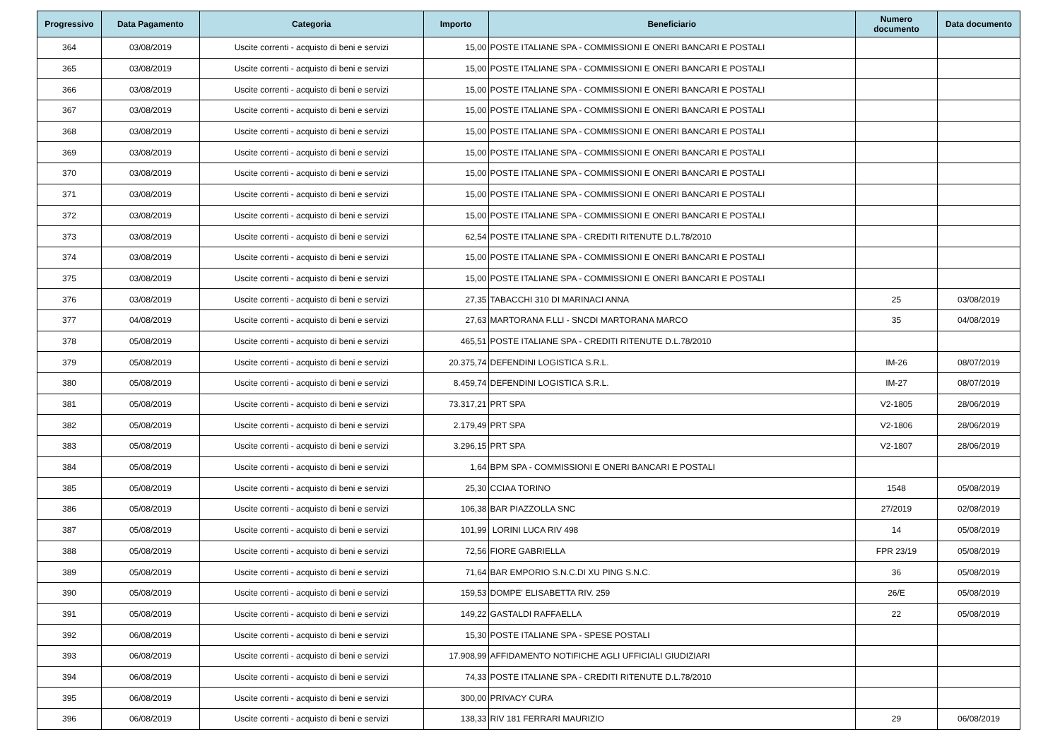| Progressivo | Data Pagamento | Categoria | Importo | Beneficiario | Numero documento | Data documento |
| --- | --- | --- | --- | --- | --- | --- |
| 364 | 03/08/2019 | Uscite correnti - acquisto di beni e servizi | 15,00 | POSTE ITALIANE SPA - COMMISSIONI E ONERI BANCARI E POSTALI | | |
| 365 | 03/08/2019 | Uscite correnti - acquisto di beni e servizi | 15,00 | POSTE ITALIANE SPA - COMMISSIONI E ONERI BANCARI E POSTALI | | |
| 366 | 03/08/2019 | Uscite correnti - acquisto di beni e servizi | 15,00 | POSTE ITALIANE SPA - COMMISSIONI E ONERI BANCARI E POSTALI | | |
| 367 | 03/08/2019 | Uscite correnti - acquisto di beni e servizi | 15,00 | POSTE ITALIANE SPA - COMMISSIONI E ONERI BANCARI E POSTALI | | |
| 368 | 03/08/2019 | Uscite correnti - acquisto di beni e servizi | 15,00 | POSTE ITALIANE SPA - COMMISSIONI E ONERI BANCARI E POSTALI | | |
| 369 | 03/08/2019 | Uscite correnti - acquisto di beni e servizi | 15,00 | POSTE ITALIANE SPA - COMMISSIONI E ONERI BANCARI E POSTALI | | |
| 370 | 03/08/2019 | Uscite correnti - acquisto di beni e servizi | 15,00 | POSTE ITALIANE SPA - COMMISSIONI E ONERI BANCARI E POSTALI | | |
| 371 | 03/08/2019 | Uscite correnti - acquisto di beni e servizi | 15,00 | POSTE ITALIANE SPA - COMMISSIONI E ONERI BANCARI E POSTALI | | |
| 372 | 03/08/2019 | Uscite correnti - acquisto di beni e servizi | 15,00 | POSTE ITALIANE SPA - COMMISSIONI E ONERI BANCARI E POSTALI | | |
| 373 | 03/08/2019 | Uscite correnti - acquisto di beni e servizi | 62,54 | POSTE ITALIANE SPA - CREDITI RITENUTE D.L.78/2010 | | |
| 374 | 03/08/2019 | Uscite correnti - acquisto di beni e servizi | 15,00 | POSTE ITALIANE SPA - COMMISSIONI E ONERI BANCARI E POSTALI | | |
| 375 | 03/08/2019 | Uscite correnti - acquisto di beni e servizi | 15,00 | POSTE ITALIANE SPA - COMMISSIONI E ONERI BANCARI E POSTALI | | |
| 376 | 03/08/2019 | Uscite correnti - acquisto di beni e servizi | 27,35 | TABACCHI 310 DI MARINACI ANNA | 25 | 03/08/2019 |
| 377 | 04/08/2019 | Uscite correnti - acquisto di beni e servizi | 27,63 | MARTORANA F.LLI - SNCDI MARTORANA MARCO | 35 | 04/08/2019 |
| 378 | 05/08/2019 | Uscite correnti - acquisto di beni e servizi | 465,51 | POSTE ITALIANE SPA - CREDITI RITENUTE D.L.78/2010 | | |
| 379 | 05/08/2019 | Uscite correnti - acquisto di beni e servizi | 20.375,74 | DEFENDINI LOGISTICA S.R.L. | IM-26 | 08/07/2019 |
| 380 | 05/08/2019 | Uscite correnti - acquisto di beni e servizi | 8.459,74 | DEFENDINI LOGISTICA S.R.L. | IM-27 | 08/07/2019 |
| 381 | 05/08/2019 | Uscite correnti - acquisto di beni e servizi | 73.317,21 | PRT SPA | V2-1805 | 28/06/2019 |
| 382 | 05/08/2019 | Uscite correnti - acquisto di beni e servizi | 2.179,49 | PRT SPA | V2-1806 | 28/06/2019 |
| 383 | 05/08/2019 | Uscite correnti - acquisto di beni e servizi | 3.296,15 | PRT SPA | V2-1807 | 28/06/2019 |
| 384 | 05/08/2019 | Uscite correnti - acquisto di beni e servizi | 1,64 | BPM SPA - COMMISSIONI E ONERI BANCARI E POSTALI | | |
| 385 | 05/08/2019 | Uscite correnti - acquisto di beni e servizi | 25,30 | CCIAA TORINO | 1548 | 05/08/2019 |
| 386 | 05/08/2019 | Uscite correnti - acquisto di beni e servizi | 106,38 | BAR PIAZZOLLA SNC | 27/2019 | 02/08/2019 |
| 387 | 05/08/2019 | Uscite correnti - acquisto di beni e servizi | 101,99 | LORINI LUCA RIV 498 | 14 | 05/08/2019 |
| 388 | 05/08/2019 | Uscite correnti - acquisto di beni e servizi | 72,56 | FIORE GABRIELLA | FPR 23/19 | 05/08/2019 |
| 389 | 05/08/2019 | Uscite correnti - acquisto di beni e servizi | 71,64 | BAR EMPORIO S.N.C.DI XU PING S.N.C. | 36 | 05/08/2019 |
| 390 | 05/08/2019 | Uscite correnti - acquisto di beni e servizi | 159,53 | DOMPE' ELISABETTA RIV. 259 | 26/E | 05/08/2019 |
| 391 | 05/08/2019 | Uscite correnti - acquisto di beni e servizi | 149,22 | GASTALDI RAFFAELLA | 22 | 05/08/2019 |
| 392 | 06/08/2019 | Uscite correnti - acquisto di beni e servizi | 15,30 | POSTE ITALIANE SPA - SPESE POSTALI | | |
| 393 | 06/08/2019 | Uscite correnti - acquisto di beni e servizi | 17.908,99 | AFFIDAMENTO NOTIFICHE AGLI UFFICIALI GIUDIZIARI | | |
| 394 | 06/08/2019 | Uscite correnti - acquisto di beni e servizi | 74,33 | POSTE ITALIANE SPA - CREDITI RITENUTE D.L.78/2010 | | |
| 395 | 06/08/2019 | Uscite correnti - acquisto di beni e servizi | 300,00 | PRIVACY CURA | | |
| 396 | 06/08/2019 | Uscite correnti - acquisto di beni e servizi | 138,33 | RIV 181 FERRARI MAURIZIO | 29 | 06/08/2019 |